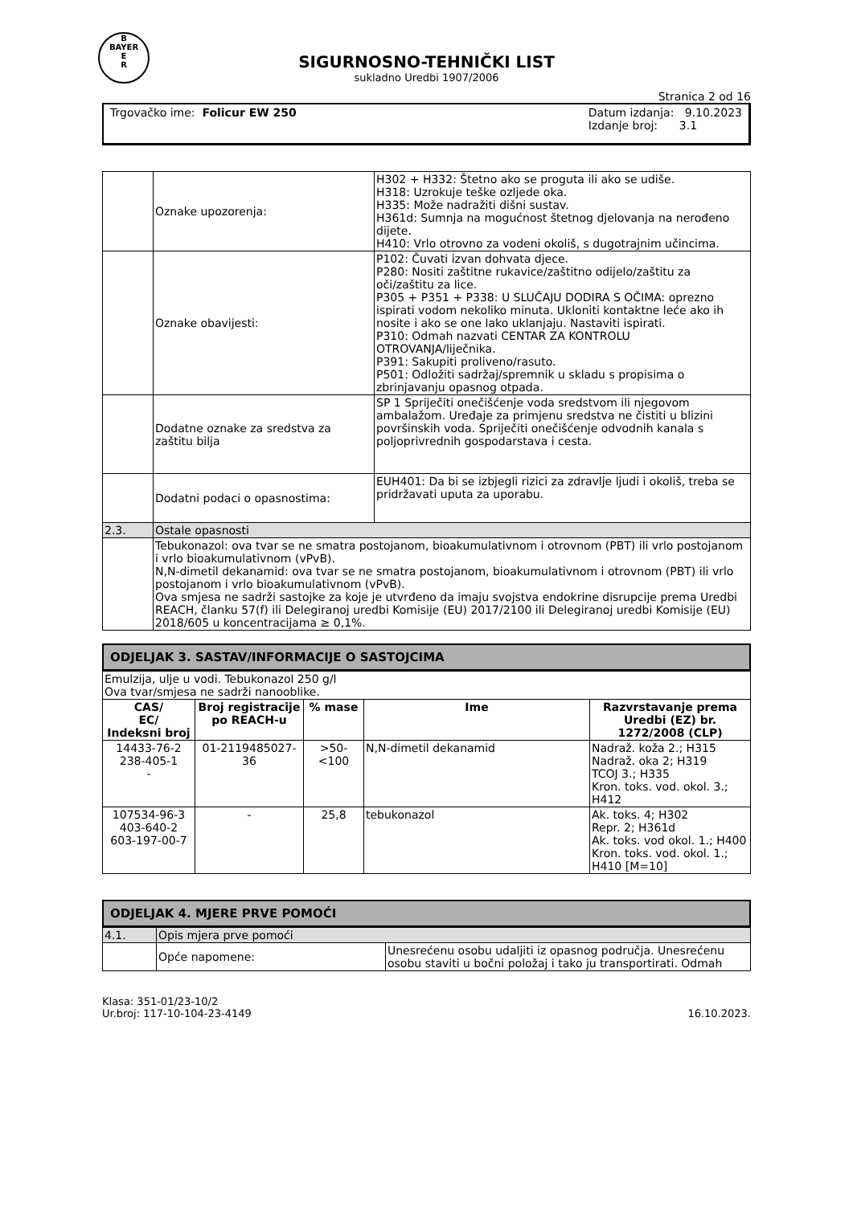B
BAYER
E
R
SIGURNOSNO-TEHNIČKI LIST
sukladno Uredbi 1907/2006
Stranica 2 od 16
Trgovačko ime: Folicur EW 250 Datum izdanja: 9.10.2023
Izdanje broj: 3.1
| | Oznake upozorenja: | H302 + H332: Štetno ako se proguta ili ako se udiše. H318: Uzrokuje teške ozljede oka. H335: Može nadražiti dišni sustav. H361d: Sumnja na mogućnost štetnog djelovanja na nerođeno dijete. H410: Vrlo otrovno za vodeni okoliš, s dugotrajnim učincima. |
| | Oznake obavijesti: | P102: Čuvati izvan dohvata djece. P280: Nositi zaštitne rukavice/zaštitno odijelo/zaštitu za oči/zaštitu za lice. P305 + P351 + P338: U SLUČAJU DODIRA S OČIMA: oprezno ispirati vodom nekoliko minuta. Ukloniti kontaktne leće ako ih nosite i ako se one lako uklanjaju. Nastaviti ispirati. P310: Odmah nazvati CENTAR ZA KONTROLU OTROVANJA/liječnika. P391: Sakupiti proliveno/rasuto. P501: Odložiti sadržaj/spremnik u skladu s propisima o zbrinjavanju opasnog otpada. |
| | Dodatne oznake za sredstva za zaštitu bilja | SP 1 Spriječiti onečišćenje voda sredstvom ili njegovom ambalažom. Uređaje za primjenu sredstva ne čistiti u blizini površinskih voda. Spriječiti onečišćenje odvodnih kanala s poljoprivrednih gospodarstava i cesta. |
| | Dodatni podaci o opasnostima: | EUH401: Da bi se izbjegli rizici za zdravlje ljudi i okoliš, treba se pridržavati uputa za uporabu. |
| 2.3. | Ostale opasnosti | |
| | Tebukonazol: ova tvar se ne smatra postojanom, bioakumulativnom i otrovnom (PBT) ili vrlo postojanom i vrlo bioakumulativnom (vPvB). N,N-dimetil dekanamid: ova tvar se ne smatra postojanom, bioakumulativnom i otrovnom (PBT) ili vrlo postojanom i vrlo bioakumulativnom (vPvB). Ova smjesa ne sadrži sastojke za koje je utvrđeno da imaju svojstva endokrine disrupcije prema Uredbi REACH, članku 57(f) ili Delegiranoj uredbi Komisije (EU) 2017/2100 ili Delegiranoj uredbi Komisije (EU) 2018/605 u koncentracijama ≥ 0,1%. | |
ODJELJAK 3. SASTAV/INFORMACIJE O SASTOJCIMA
| Emulzija, ulje u vodi. Tebukonazol 250 g/l Ova tvar/smjesa ne sadrži nanooblike. | | | | |
| CAS/ EC/ Indeksni broj | Broj registracije po REACH-u | % mase | Ime | Razvrstavanje prema Uredbi (EZ) br. 1272/2008 (CLP) |
| 14433-76-2 238-405-1 - | 01-2119485027-36 | >50- <100 | N,N-dimetil dekanamid | Nadraž. koža 2.; H315 Nadraž. oka 2; H319 TCOJ 3.; H335 Kron. toks. vod. okol. 3.; H412 |
| 107534-96-3 403-640-2 603-197-00-7 | - | 25,8 | tebukonazol | Ak. toks. 4; H302 Repr. 2; H361d Ak. toks. vod okol. 1.; H400 Kron. toks. vod. okol. 1.; H410 [M=10] |
ODJELJAK 4. MJERE PRVE POMOĆI
| 4.1. | Opis mjera prve pomoći | |
| | Opće napomene: | Unesrećenu osobu udaljiti iz opasnog područja. Unesrećenu osobu staviti u bočni položaj i tako ju transportirati. Odmah |
Klasa: 351-01/23-10/2
Ur.broj: 117-10-104-23-4149
16.10.2023.